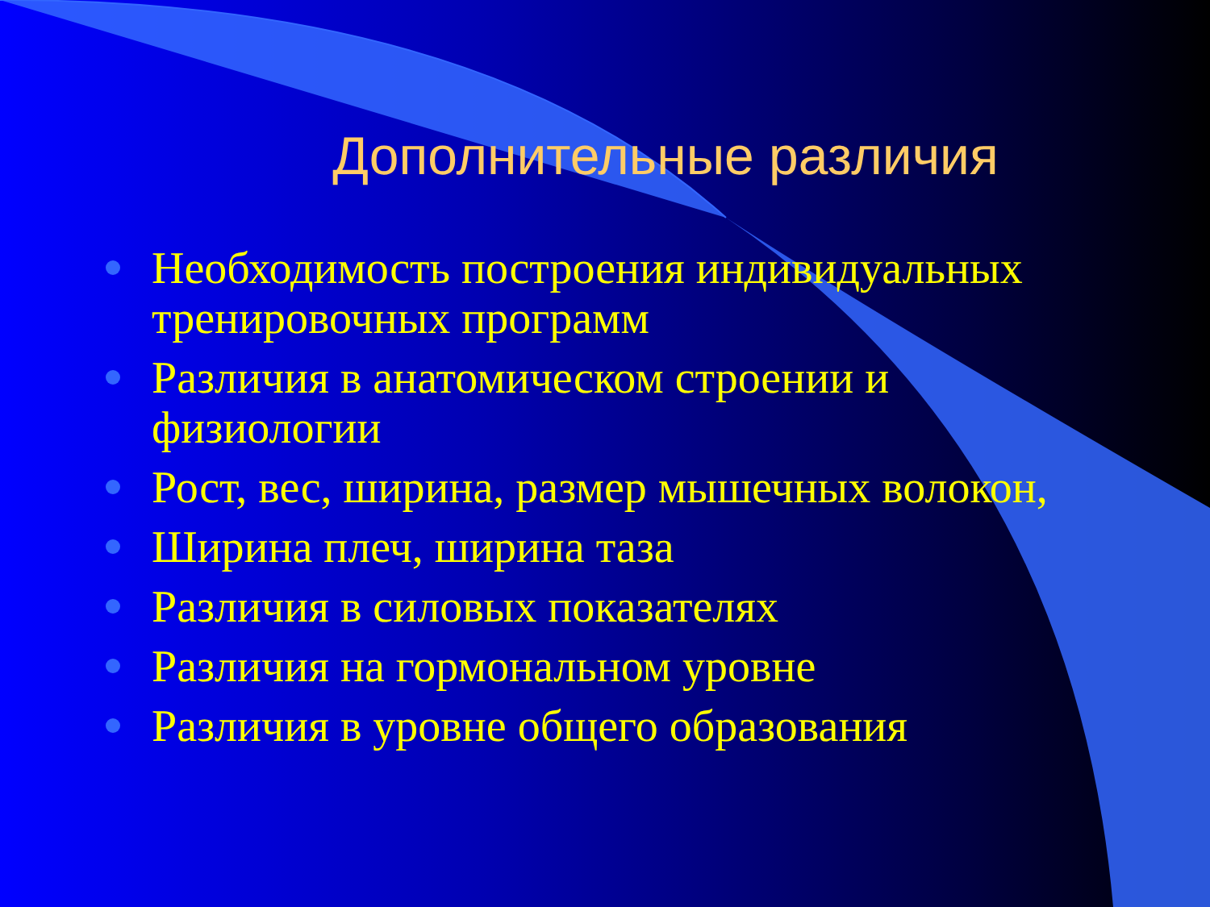Дополнительные различия
Необходимость построения индивидуальных тренировочных программ
Различия в анатомическом строении и физиологии
Рост, вес, ширина, размер мышечных волокон,
Ширина плеч, ширина таза
Различия в силовых показателях
Различия на гормональном уровне
Различия в уровне общего образования